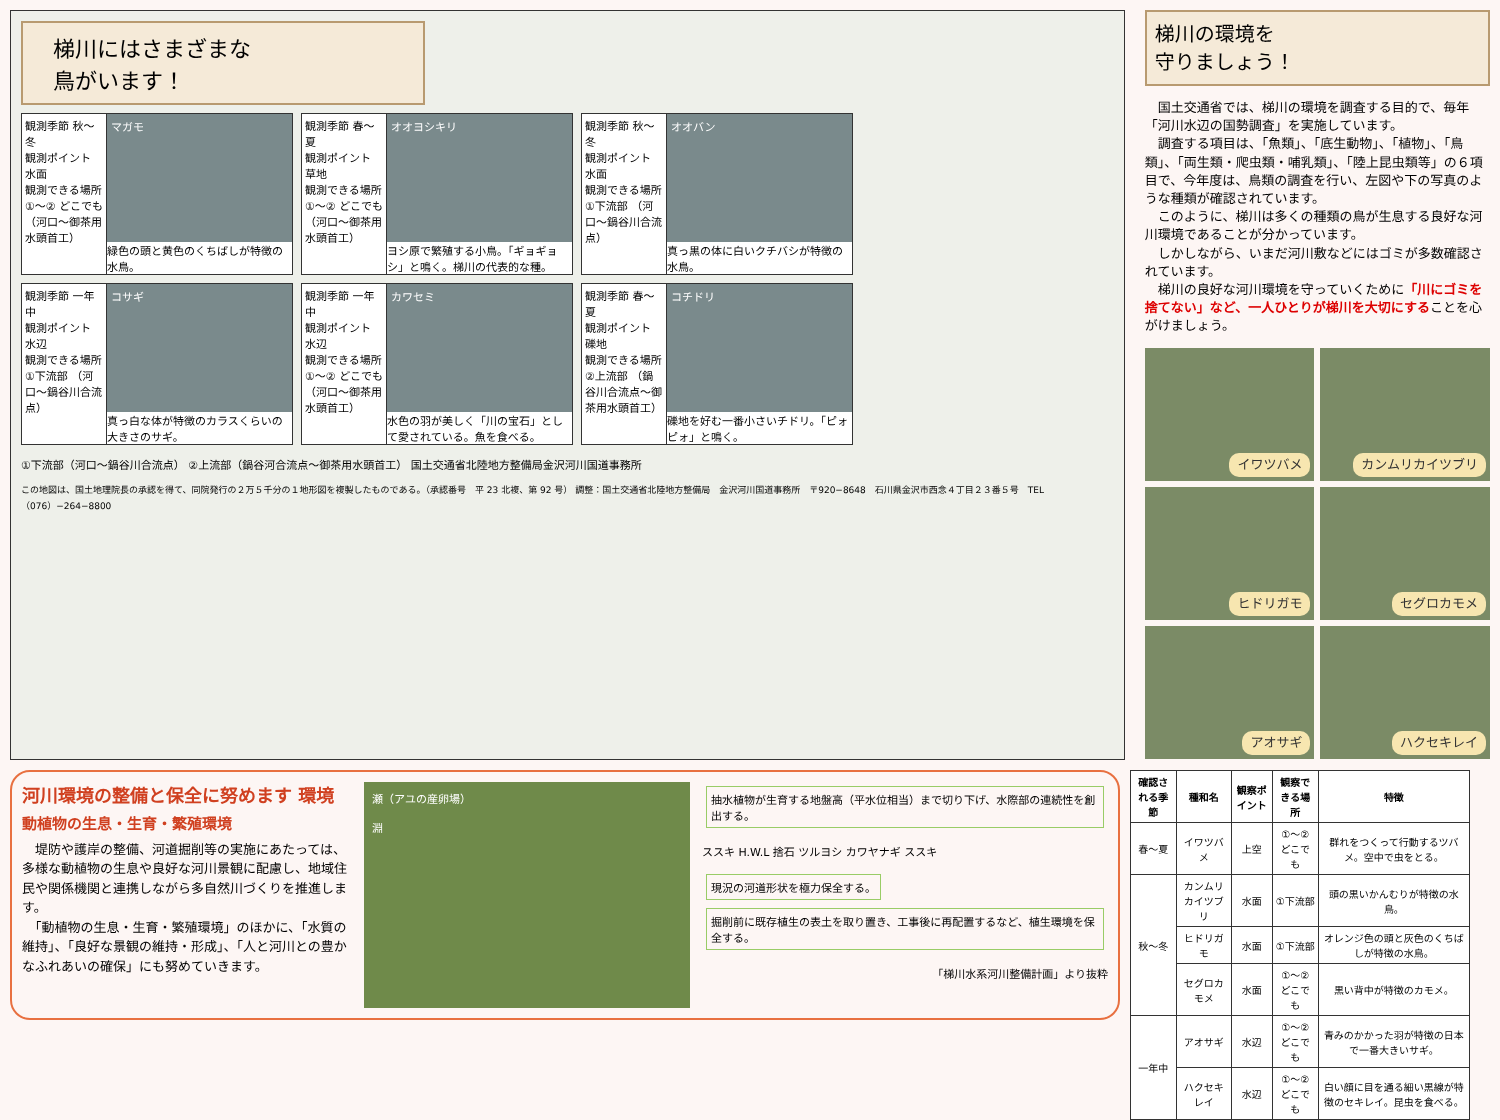梯川にはさまざまな
鳥がいます！
観測季節 秋～冬
観測ポイント 水面
観測できる場所 ①～② どこでも （河口～御茶用水頭首工）
マガモ
緑色の頭と黄色のくちばしが特徴の水鳥。
観測季節 春～夏
観測ポイント 草地
観測できる場所 ①～② どこでも （河口～御茶用水頭首工）
オオヨシキリ
ヨシ原で繁殖する小鳥。「ギョギョシ」と鳴く。梯川の代表的な種。
観測季節 秋～冬
観測ポイント 水面
観測できる場所 ①下流部 （河口～鍋谷川合流点）
オオバン
真っ黒の体に白いクチバシが特徴の水鳥。
観測季節 一年中
観測ポイント 水辺
観測できる場所 ①下流部 （河口～鍋谷川合流点）
コサギ
真っ白な体が特徴のカラスくらいの大きさのサギ。
観測季節 一年中
観測ポイント 水辺
観測できる場所 ①～② どこでも （河口～御茶用水頭首工）
カワセミ
水色の羽が美しく「川の宝石」として愛されている。魚を食べる。
観測季節 春～夏
観測ポイント 礫地
観測できる場所 ②上流部 （鍋谷川合流点～御茶用水頭首工）
コチドリ
礫地を好む一番小さいチドリ。「ピォピォ」と鳴く。
①下流部（河口～鍋谷川合流点） ②上流部（鍋谷河合流点～御茶用水頭首工） 国土交通省北陸地方整備局金沢河川国道事務所
この地図は、国土地理院長の承認を得て、同院発行の２万５千分の１地形図を複製したものである。（承認番号　平 23 北複、第 92 号） 調整：国土交通省北陸地方整備局　金沢河川国道事務所　〒920−8648　石川県金沢市西念４丁目２３番５号　TEL（076）−264−8800
梯川の環境を
守りましょう！
　国土交通省では、梯川の環境を調査する目的で、毎年「河川水辺の国勢調査」を実施しています。
　調査する項目は、「魚類」、「底生動物」、「植物」、「鳥類」、「両生類・爬虫類・哺乳類」、「陸上昆虫類等」の６項目で、今年度は、鳥類の調査を行い、左図や下の写真のような種類が確認されています。
　このように、梯川は多くの種類の鳥が生息する良好な河川環境であることが分かっています。
　しかしながら、いまだ河川敷などにはゴミが多数確認されています。
　梯川の良好な河川環境を守っていくために「川にゴミを捨てない」など、一人ひとりが梯川を大切にすることを心がけましょう。
イワツバメ
カンムリカイツブリ
ヒドリガモ
セグロカモメ
アオサギ
ハクセキレイ
河川環境の整備と保全に努めます 環境
動植物の生息・生育・繁殖環境
　堤防や護岸の整備、河道掘削等の実施にあたっては、多様な動植物の生息や良好な河川景観に配慮し、地域住民や関係機関と連携しながら多自然川づくりを推進します。
　「動植物の生息・生育・繁殖環境」のほかに、「水質の維持」、「良好な景観の維持・形成」、「人と河川との豊かなふれあいの確保」にも努めていきます。
瀬（アユの産卵場）
淵
抽水植物が生育する地盤高（平水位相当）まで切り下げ、水際部の連続性を創出する。
ススキ H.W.L 捨石 ツルヨシ カワヤナギ ススキ
現況の河道形状を極力保全する。
掘削前に既存植生の表土を取り置き、工事後に再配置するなど、植生環境を保全する。
「梯川水系河川整備計画」より抜粋
| 確認される季節 | 種和名 | 観察ポイント | 観察できる場所 | 特徴 |
| --- | --- | --- | --- | --- |
| 春～夏 | イワツバメ | 上空 | ①～② どこでも | 群れをつくって行動するツバメ。空中で虫をとる。 |
| 秋～冬 | カンムリカイツブリ | 水面 | ①下流部 | 頭の黒いかんむりが特徴の水鳥。 |
| | ヒドリガモ | 水面 | ①下流部 | オレンジ色の頭と灰色のくちばしが特徴の水鳥。 |
| | セグロカモメ | 水面 | ①～② どこでも | 黒い背中が特徴のカモメ。 |
| 一年中 | アオサギ | 水辺 | ①～② どこでも | 青みのかかった羽が特徴の日本で一番大きいサギ。 |
| | ハクセキレイ | 水辺 | ①～② どこでも | 白い顔に目を通る細い黒線が特徴のセキレイ。昆虫を食べる。 |